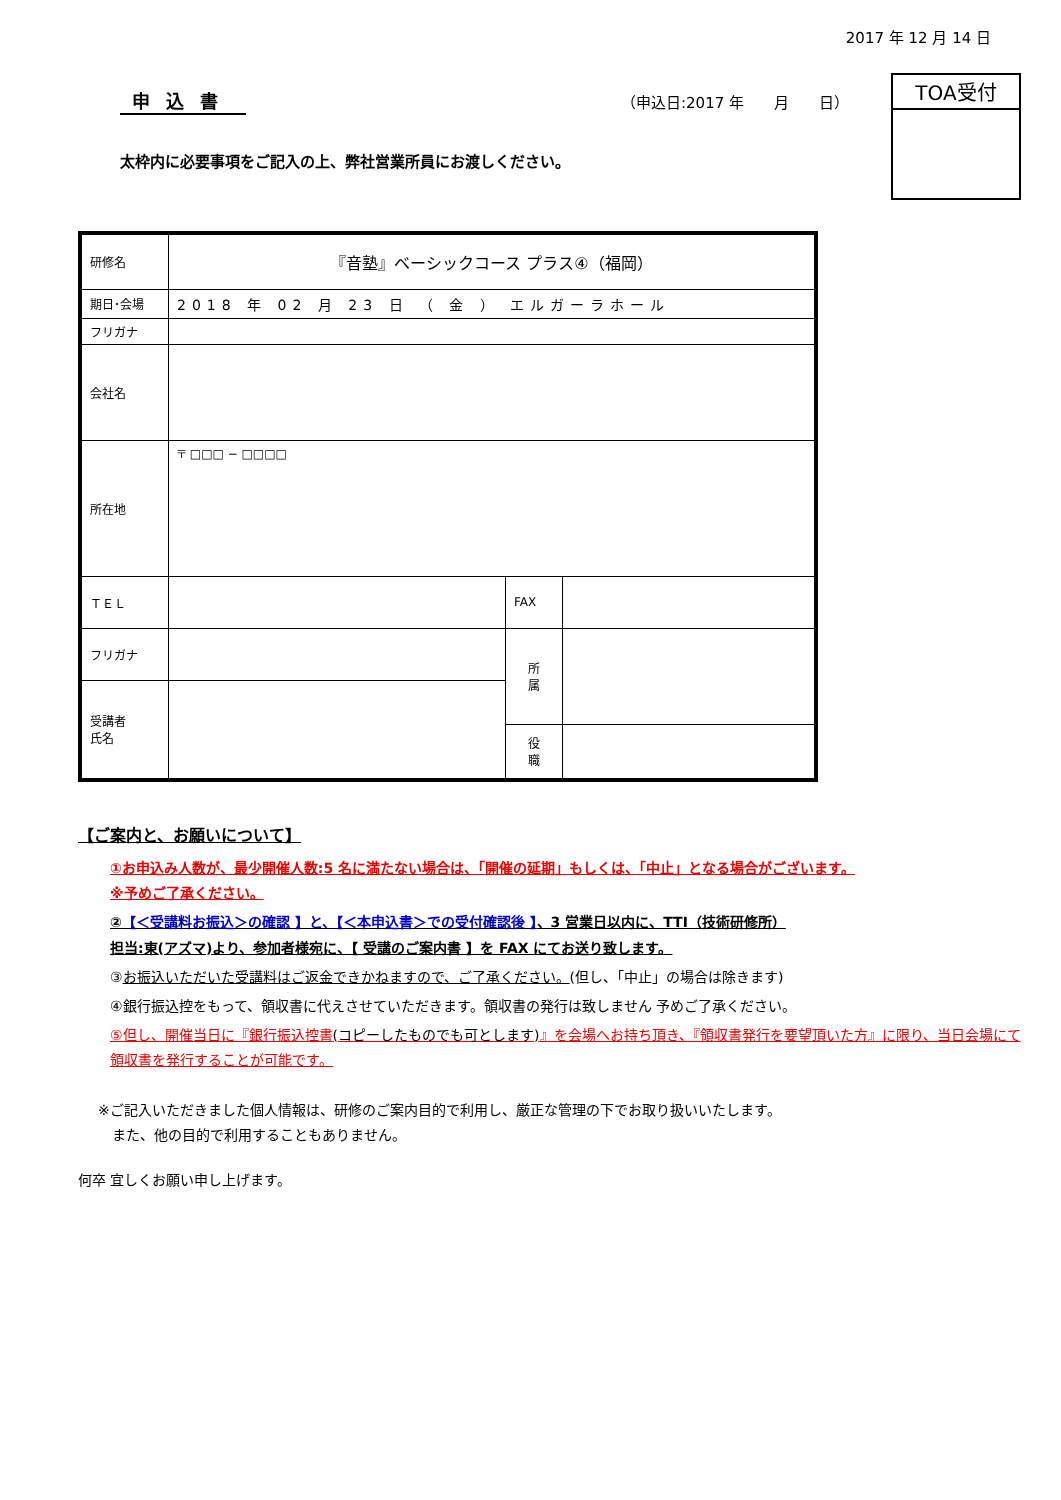2017 年 12 月 14 日
申込書
（申込日:2017 年　　月　　日）
TOA受付
太枠内に必要事項をご記入の上、弊社営業所員にお渡しください。
| 研修名 | 『音塾』ベーシックコース プラス④（福岡） | | |
| 期日･会場 | 2018 年 02 月 23 日 （ 金 ） エルガーラホール | | |
| フリガナ | | | |
| 会社名 | | | |
| 所在地 | 〒 □□□ − □□□□ | | |
| ＴＥＬ | | FAX | |
| フリガナ | | 所 属 | |
| 受講者 氏名 | | | |
| | | 役 職 | |
【ご案内と、お願いについて】
①お申込み人数が、最少開催人数:5 名に満たない場合は、「開催の延期」もしくは、「中止」となる場合がございます。
※予めご了承ください。
②【＜受講料お振込＞の確認 】と、【＜本申込書＞での受付確認後 】、3 営業日以内に、TTI（技術研修所）
担当:東(アズマ)より、参加者様宛に、【 受講のご案内書 】を FAX にてお送り致します。
③お振込いただいた受講料はご返金できかねますので、ご了承ください。(但し、「中止」の場合は除きます)
④銀行振込控をもって、領収書に代えさせていただきます。領収書の発行は致しません 予めご了承ください。
⑤但し、開催当日に『銀行振込控書(コピーしたものでも可とします)』を会場へお持ち頂き、『領収書発行を要望頂いた方』に限り、当日会場にて領収書を発行することが可能です。
※ご記入いただきました個人情報は、研修のご案内目的で利用し、厳正な管理の下でお取り扱いいたします。
　また、他の目的で利用することもありません。
何卒 宜しくお願い申し上げます。